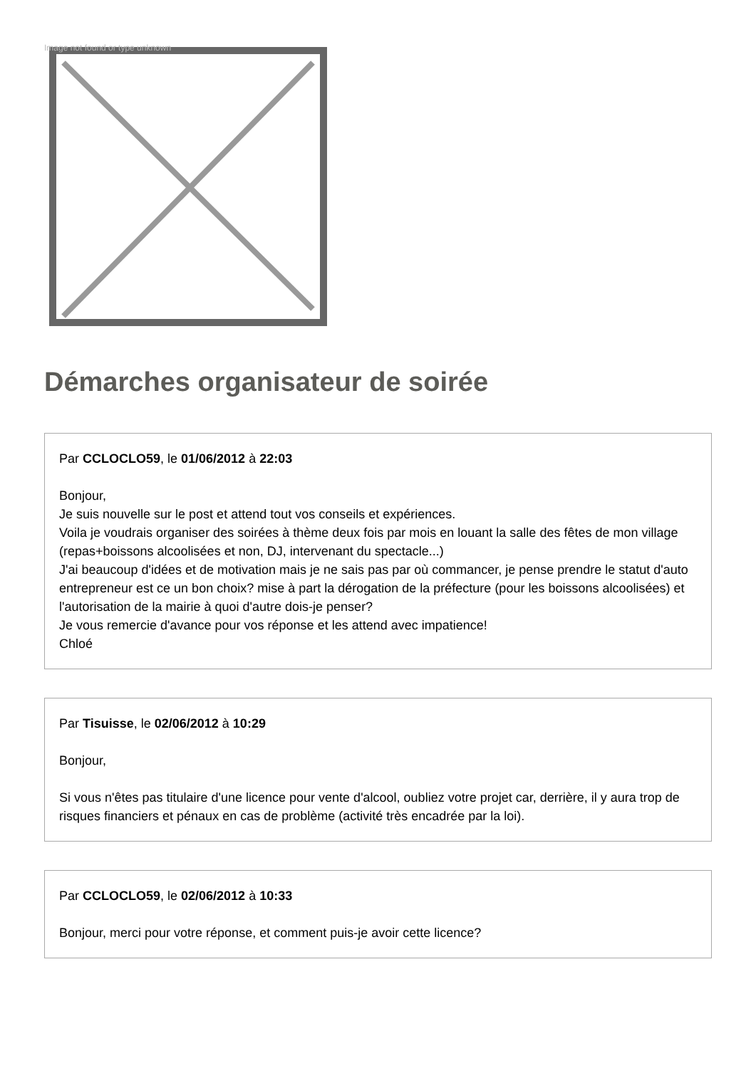Image not found or type unknown
Démarches organisateur de soirée
Par CCLOCLO59, le 01/06/2012 à 22:03
Bonjour,
Je suis nouvelle sur le post et attend tout vos conseils et expériences.
Voila je voudrais organiser des soirées à thème deux fois par mois en louant la salle des fêtes de mon village (repas+boissons alcoolisées et non, DJ, intervenant du spectacle...)
J'ai beaucoup d'idées et de motivation mais je ne sais pas par où commancer, je pense prendre le statut d'auto entrepreneur est ce un bon choix? mise à part la dérogation de la préfecture (pour les boissons alcoolisées) et l'autorisation de la mairie à quoi d'autre dois-je penser?
Je vous remercie d'avance pour vos réponse et les attend avec impatience!
Chloé
Par Tisuisse, le 02/06/2012 à 10:29
Bonjour,
Si vous n'êtes pas titulaire d'une licence pour vente d'alcool, oubliez votre projet car, derrière, il y aura trop de risques financiers et pénaux en cas de problème (activité très encadrée par la loi).
Par CCLOCLO59, le 02/06/2012 à 10:33
Bonjour, merci pour votre réponse, et comment puis-je avoir cette licence?